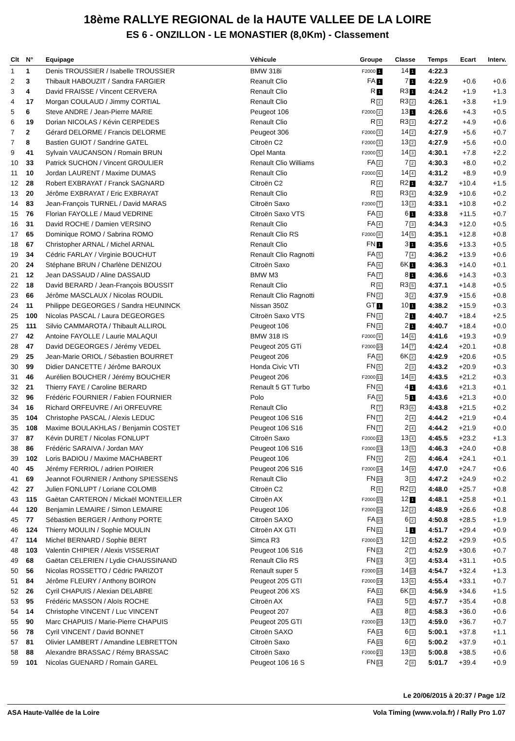18ème RALLYE REGIONAL de la HAUTE VALLEE DE LA LOIRE
ES 6 - ONZILLON - LE MONASTIER (8,0Km) - Classement
| Clt | N° | Equipage | Véhicule | Groupe | Classe | Temps | Ecart | Interv. |
| --- | --- | --- | --- | --- | --- | --- | --- | --- |
| 1 | 1 | Denis TROUSSIER / Isabelle TROUSSIER | BMW 318i | F2000 1 | 14 1 | 4:22.3 | | |
| 2 | 3 | Thibault HABOUZIT / Sandra FARGIER | Reanult Clio | FA 1 | 7 1 | 4:22.9 | +0.6 | +0.6 |
| 3 | 4 | David FRAISSE / Vincent CERVERA | Renault Clio | R 1 | R3 1 | 4:24.2 | +1.9 | +1.3 |
| 4 | 17 | Morgan COULAUD / Jimmy CORTIAL | Renault Clio | R 2 | R3 2 | 4:26.1 | +3.8 | +1.9 |
| 5 | 6 | Steve ANDRE / Jean-Pierre MARIE | Peugeot 106 | F2000 2 | 13 1 | 4:26.6 | +4.3 | +0.5 |
| 6 | 19 | Dorian NICOLAS / Kévin CERPEDES | Renault Clio | R 3 | R3 3 | 4:27.2 | +4.9 | +0.6 |
| 7 | 2 | Gérard DELORME / Francis DELORME | Peugeot 306 | F2000 3 | 14 2 | 4:27.9 | +5.6 | +0.7 |
| 7 | 8 | Bastien GUIOT / Sandrine GATEL | Citroën C2 | F2000 3 | 13 2 | 4:27.9 | +5.6 | +0.0 |
| 9 | 41 | Sylvain VAUCANSON / Romain BRUN | Opel Manta | F2000 5 | 14 3 | 4:30.1 | +7.8 | +2.2 |
| 10 | 33 | Patrick SUCHON / Vincent GROULIER | Renault Clio Williams | FA 2 | 7 2 | 4:30.3 | +8.0 | +0.2 |
| 11 | 10 | Jordan LAURENT / Maxime DUMAS | Renault Clio | F2000 6 | 14 4 | 4:31.2 | +8.9 | +0.9 |
| 12 | 28 | Robert EXBRAYAT / Franck SAGNARD | Citroën C2 | R 4 | R2 1 | 4:32.7 | +10.4 | +1.5 |
| 13 | 20 | Jérôme EXBRAYAT / Eric EXBRAYAT | Renault Clio | R 5 | R3 4 | 4:32.9 | +10.6 | +0.2 |
| 14 | 83 | Jean-François TURNEL / David MARAS | Citroën Saxo | F2000 7 | 13 3 | 4:33.1 | +10.8 | +0.2 |
| 15 | 76 | Florian FAYOLLE / Maud VEDRINE | Citroën Saxo VTS | FA 3 | 6 1 | 4:33.8 | +11.5 | +0.7 |
| 16 | 31 | David ROCHE / Damien VERSINO | Renault Clio | FA 4 | 7 3 | 4:34.3 | +12.0 | +0.5 |
| 17 | 65 | Dominique ROMO / Sabrina ROMO | Renault Clio RS | F2000 8 | 14 5 | 4:35.1 | +12.8 | +0.8 |
| 18 | 67 | Christopher ARNAL / Michel ARNAL | Renault Clio | FN 1 | 3 1 | 4:35.6 | +13.3 | +0.5 |
| 19 | 34 | Cédric FARLAY / Virginie BOUCHUT | Renault Clio Ragnotti | FA 5 | 7 4 | 4:36.2 | +13.9 | +0.6 |
| 20 | 24 | Stéphane BRUN / Charlène DENIZOU | Citroën Saxo | FA 6 | 6K 1 | 4:36.3 | +14.0 | +0.1 |
| 21 | 12 | Jean DASSAUD / Aline DASSAUD | BMW M3 | FA 7 | 8 1 | 4:36.6 | +14.3 | +0.3 |
| 22 | 18 | David BERARD / Jean-François BOUSSIT | Renault Clio | R 6 | R3 5 | 4:37.1 | +14.8 | +0.5 |
| 23 | 66 | Jérôme MASCLAUX / Nicolas ROUDIL | Renault Clio Ragnotti | FN 2 | 3 2 | 4:37.9 | +15.6 | +0.8 |
| 24 | 11 | Philippe DEGEORGES / Sandra HEUNINCK | Nissan 350Z | GT 1 | 10 1 | 4:38.2 | +15.9 | +0.3 |
| 25 | 100 | Nicolas PASCAL / Laura DEGEORGES | Citroën Saxo VTS | FN 3 | 2 1 | 4:40.7 | +18.4 | +2.5 |
| 25 | 111 | Silvio CAMMAROTA / Thibault ALLIROL | Peugeot 106 | FN 3 | 2 1 | 4:40.7 | +18.4 | +0.0 |
| 27 | 42 | Antoine FAYOLLE / Laurie MALAQUI | BMW 318 IS | F2000 9 | 14 6 | 4:41.6 | +19.3 | +0.9 |
| 28 | 47 | David DEGEORGES / Jérémy VEDEL | Peugeot 205 GTi | F2000 10 | 14 7 | 4:42.4 | +20.1 | +0.8 |
| 29 | 25 | Jean-Marie ORIOL / Sébastien BOURRET | Peugeot 206 | FA 8 | 6K 2 | 4:42.9 | +20.6 | +0.5 |
| 30 | 99 | Didier DANCETTE / Jérôme BAROUX | Honda Civic VTI | FN 5 | 2 3 | 4:43.2 | +20.9 | +0.3 |
| 31 | 46 | Aurélien BOUCHER / Jérémy BOUCHER | Peugeot 206 | F2000 11 | 14 8 | 4:43.5 | +21.2 | +0.3 |
| 32 | 21 | Thierry FAYE / Caroline BERARD | Renault 5 GT Turbo | FN 6 | 4 1 | 4:43.6 | +21.3 | +0.1 |
| 32 | 96 | Frédéric FOURNIER / Fabien FOURNIER | Polo | FA 9 | 5 1 | 4:43.6 | +21.3 | +0.0 |
| 34 | 16 | Richard ORFEUVRE / Ari ORFEUVRE | Renault Clio | R 7 | R3 6 | 4:43.8 | +21.5 | +0.2 |
| 35 | 104 | Christophe PASCAL / Alexis LEDUC | Peugeot 106 S16 | FN 7 | 2 4 | 4:44.2 | +21.9 | +0.4 |
| 35 | 108 | Maxime BOULAKHLAS / Benjamin COSTET | Peugeot 106 S16 | FN 7 | 2 4 | 4:44.2 | +21.9 | +0.0 |
| 37 | 87 | Kévin DURET / Nicolas FONLUPT | Citroën Saxo | F2000 12 | 13 4 | 4:45.5 | +23.2 | +1.3 |
| 38 | 86 | Frédéric SARAIVA / Jordan MAY | Peugeot 106 S16 | F2000 13 | 13 5 | 4:46.3 | +24.0 | +0.8 |
| 39 | 102 | Loris BADIOU / Maxime MACHABERT | Peugeot 106 | FN 9 | 2 6 | 4:46.4 | +24.1 | +0.1 |
| 40 | 45 | Jérémy FERRIOL / adrien POIRIER | Peugeot 206 S16 | F2000 14 | 14 9 | 4:47.0 | +24.7 | +0.6 |
| 41 | 69 | Jeannot FOURNIER / Anthony SPIESSENS | Renault Clio | FN 10 | 3 3 | 4:47.2 | +24.9 | +0.2 |
| 42 | 27 | Julien FONLUPT / Loriane COLOMB | Citroën C2 | R 8 | R2 2 | 4:48.0 | +25.7 | +0.8 |
| 43 | 115 | Gaëtan CARTERON / Mickaël MONTEILLER | Citroën AX | F2000 15 | 12 1 | 4:48.1 | +25.8 | +0.1 |
| 44 | 120 | Benjamin LEMAIRE / Simon LEMAIRE | Peugeot 106 | F2000 16 | 12 2 | 4:48.9 | +26.6 | +0.8 |
| 45 | 77 | Sébastien BERGER / Anthony PORTE | Citroën SAXO | FA 10 | 6 2 | 4:50.8 | +28.5 | +1.9 |
| 46 | 124 | Thierry MOULIN / Sophie MOULIN | Citroën AX GTI | FN 11 | 1 1 | 4:51.7 | +29.4 | +0.9 |
| 47 | 114 | Michel BERNARD / Sophie BERT | Simca R3 | F2000 17 | 12 3 | 4:52.2 | +29.9 | +0.5 |
| 48 | 103 | Valentin CHIPIER / Alexis VISSERIAT | Peugeot 106 S16 | FN 12 | 2 7 | 4:52.9 | +30.6 | +0.7 |
| 49 | 68 | Gaëtan CELERIEN / Lydie CHAUSSINAND | Renault Clio RS | FN 13 | 3 4 | 4:53.4 | +31.1 | +0.5 |
| 50 | 56 | Nicolas ROSSETTO / Cédric PARIZOT | Renault super 5 | F2000 18 | 14 10 | 4:54.7 | +32.4 | +1.3 |
| 51 | 84 | Jérôme FLEURY / Anthony BOIRON | Peugeot 205 GTI | F2000 19 | 13 6 | 4:55.4 | +33.1 | +0.7 |
| 52 | 26 | Cyril CHAPUIS / Alexian DELABRE | Peugeot 206 XS | FA 11 | 6K 3 | 4:56.9 | +34.6 | +1.5 |
| 53 | 95 | Frédéric MASSON / Aloïs ROCHE | Citroën AX | FA 12 | 5 2 | 4:57.7 | +35.4 | +0.8 |
| 54 | 14 | Christophe VINCENT / Luc VINCENT | Peugeot 207 | A 13 | 8 2 | 4:58.3 | +36.0 | +0.6 |
| 55 | 90 | Marc CHAPUIS / Marie-Pierre CHAPUIS | Peugeot 205 GTI | F2000 20 | 13 7 | 4:59.0 | +36.7 | +0.7 |
| 56 | 78 | Cyril VINCENT / David BONNET | Citroën SAXO | FA 14 | 6 3 | 5:00.1 | +37.8 | +1.1 |
| 57 | 81 | Olivier LAMBERT / Amandine LEBRETTON | Citroën Saxo | FA 15 | 6 4 | 5:00.2 | +37.9 | +0.1 |
| 58 | 88 | Alexandre BRASSAC / Rémy BRASSAC | Citroën Saxo | F2000 21 | 13 8 | 5:00.8 | +38.5 | +0.6 |
| 59 | 101 | Nicolas GUENARD / Romain GAREL | Peugeot 106 16 S | FN 14 | 2 8 | 5:01.7 | +39.4 | +0.9 |
Le 20/06/2015 à 20:37 / Page 1/2
ASA Haute-Vallée de la Loire Vola Timing (www.vola.fr) / Rally Pro 1.07